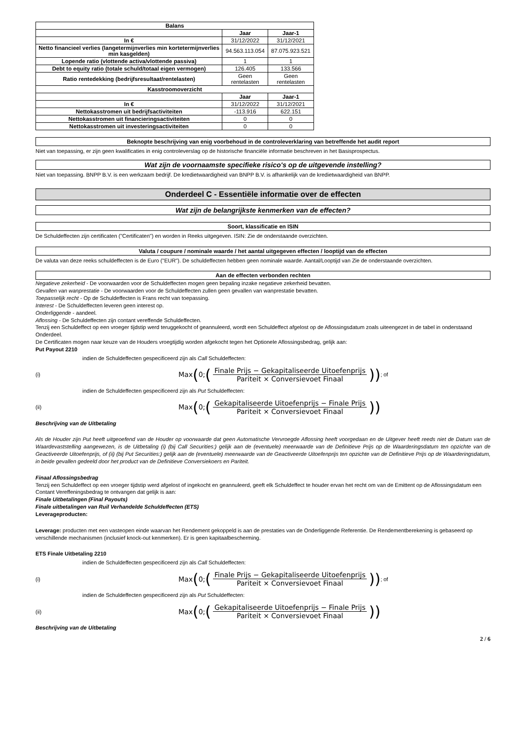| Balans | | |
| --- | --- | --- |
| | Jaar | Jaar-1 |
| In € | 31/12/2022 | 31/12/2021 |
| Netto financieel verlies (langetermijnverlies min kortetermijnverlies min kasgelden) | 94.563.113.054 | 87.075.923.521 |
| Lopende ratio (vlottende activa/vlottende passiva) | 1 | 1 |
| Debt to equity ratio (totale schuld/totaal eigen vermogen) | 126.405 | 133.566 |
| Ratio rentedekking (bedrijfsresultaat/rentelasten) | Geen rentelasten | Geen rentelasten |
| Kasstroomoverzicht | | |
| | Jaar | Jaar-1 |
| In € | 31/12/2022 | 31/12/2021 |
| Nettokasstromen uit bedrijfsactiviteiten | -113.916 | 622.151 |
| Nettokasstromen uit financieringsactiviteiten | 0 | 0 |
| Nettokasstromen uit investeringsactiviteiten | 0 | 0 |
Beknopte beschrijving van enig voorbehoud in de controleverklaring van betreffende het audit report
Niet van toepassing, er zijn geen kwalificaties in enig controleverslag op de historische financiële informatie beschreven in het Basisprospectus.
Wat zijn de voornaamste specifieke risico's op de uitgevende instelling?
Niet van toepassing. BNPP B.V. is een werkzaam bedrijf. De kredietwaardigheid van BNPP B.V. is afhankelijk van de kredietwaardigheid van BNPP.
Onderdeel C - Essentiële informatie over de effecten
Wat zijn de belangrijkste kenmerken van de effecten?
Soort, klassificatie en ISIN
De Schuldeffecten zijn certificaten ("Certificaten") en worden in Reeks uitgegeven. ISIN: Zie de onderstaande overzichten.
Valuta / coupure / nominale waarde / het aantal uitgegeven effecten / looptijd van de effecten
De valuta van deze reeks schuldeffecten is de Euro ("EUR"). De schuldeffecten hebben geen nominale waarde. Aantal/Looptijd van Zie de onderstaande overzichten.
Aan de effecten verbonden rechten
Negatieve zekerheid - De voorwaarden voor de Schuldeffecten mogen geen bepaling inzake negatieve zekerheid bevatten.
Gevallen van wanprestatie - De voorwaarden voor de Schuldeffecten zullen geen gevallen van wanprestatie bevatten.
Toepasselijk recht - Op de Schuldeffecten is Frans recht van toepassing.
Interest - De Schuldeffecten leveren geen interest op.
Onderliggende - aandeel.
Aflossing - De Schuldeffecten zijn contant vereffende Schuldeffecten.
Tenzij een Schuldeffect op een vroeger tijdstip werd teruggekocht of geannuleerd, wordt een Schuldeffect afgelost op de Aflossingsdatum zoals uiteengezet in de tabel in onderstaand Onderdeel.
De Certificaten mogen naar keuze van de Houders vroegtijdig worden afgekocht tegen het Optionele Aflossingsbedrag, gelijk aan:
Put Payout 2210
indien de Schuldeffecten gespecificeerd zijn als Call Schuldeffecten:
(i) Max (0; (Finale Prijs − Gekapitaliseerde Uitoefenprijs Pariteit × Conversievoet Finaal)) ; of
indien de Schuldeffecten gespecificeerd zijn als Put Schuldeffecten:
(ii) Max (0; (Gekapitaliseerde Uitoefenprijs − Finale Prijs Pariteit × Conversievoet Finaal))
Beschrijving van de Uitbetaling
Als de Houder zijn Put heeft uitgeoefend van de Houder op voorwaarde dat geen Automatische Vervroegde Aflossing heeft voorgedaan en de Uitgever heeft reeds niet de Datum van de Waardevaststelling aangewezen, is de Uitbetaling (i) (bij Call Securities:) gelijk aan de (eventuele) meerwaarde van de Definitieve Prijs op de Waarderingsdatum ten opzichte van de Geactiveerde Uitoefenprijs, of (ii) (bij Put Securities:) gelijk aan de (eventuele) meerwaarde van de Geactiveerde Uitoefenprijs ten opzichte van de Definitieve Prijs op de Waarderingsdatum, in beide gevallen gedeeld door het product van de Definitieve Conversiekoers en Pariteit.
Finaal Aflossingsbedrag
Tenzij een Schuldeffect op een vroeger tijdstip werd afgelost of ingekocht en geannuleerd, geeft elk Schuldeffect te houder ervan het recht om van de Emittent op de Aflossingsdatum een Contant Vereffeningsbedrag te ontvangen dat gelijk is aan:
Finale Uitbetalingen (Final Payouts)
Finale uitbetalingen van Ruil Verhandelde Schuldeffecten (ETS)
Leverageproducten:
Leverage: producten met een vasteopen einde waarvan het Rendement gekoppeld is aan de prestaties van de Onderliggende Referentie. De Rendementberekening is gebaseerd op verschillende mechanismen (inclusief knock-out kenmerken). Er is geen kapitaalbescherming.
ETS Finale Uitbetaling 2210
indien de Schuldeffecten gespecificeerd zijn als Call Schuldeffecten:
(i) Max (0; (Finale Prijs − Gekapitaliseerde Uitoefenprijs Pariteit × Conversievoet Finaal)) ; of
indien de Schuldeffecten gespecificeerd zijn als Put Schuldeffecten:
(ii) Max (0; (Gekapitaliseerde Uitoefenprijs − Finale Prijs Pariteit × Conversievoet Finaal))
Beschrijving van de Uitbetaling
2 / 6